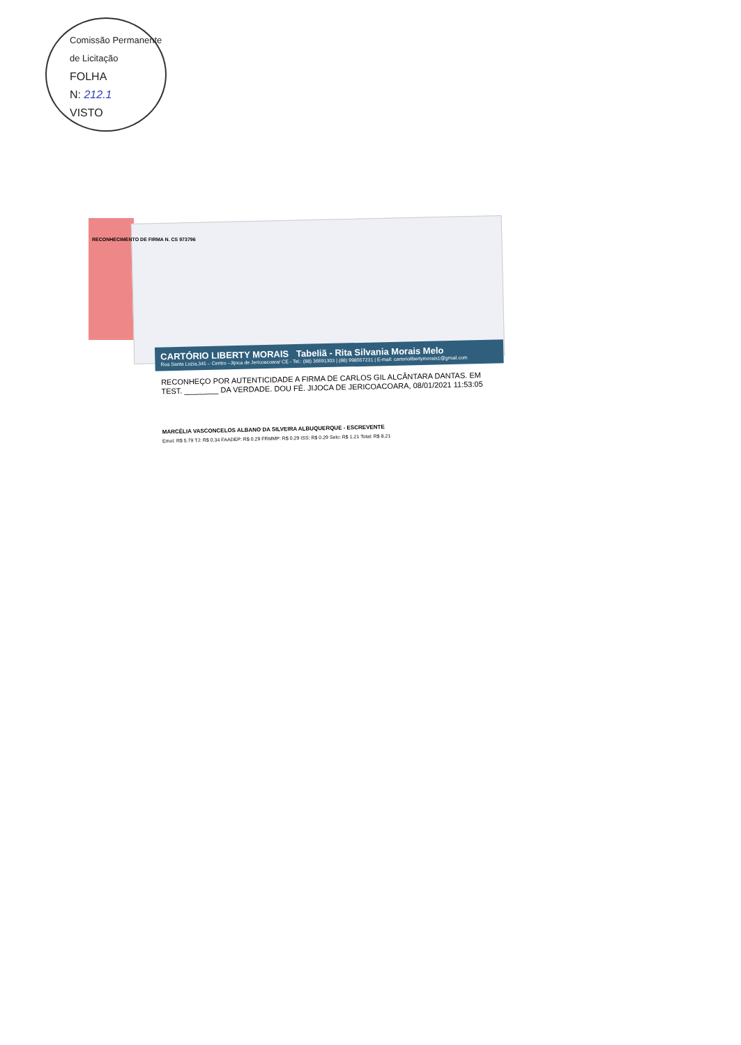Comissão Permanente de Licitação
FOLHA
N: 212.1
VISTO
CARTÓRIO LIBERTY MORAIS Tabeliã - Rita Silvania Morais Melo
Rua Santa Luzia,341 – Centro –Jijoca de Jericoacoara/ CE - Tel.: (88) 36691303 | (88) 998557231 | E-mail: cartoriolibertymorais1@gmail.com
RECONHEÇO POR AUTENTICIDADE A FIRMA DE CARLOS GIL ALCÂNTARA DANTAS. EM TEST. ________ DA VERDADE. DOU FÉ. JIJOCA DE JERICOACOARA, 08/01/2021 11:53:05
MARCÉLIA VASCONCELOS ALBANO DA SILVEIRA ALBUQUERQUE - ESCREVENTE
Emol. R$ 5.79 TJ: R$ 0.34 FAADEP: R$ 0.29 FRMMP: R$ 0.29 ISS: R$ 0.29 Selo: R$ 1.21 Total: R$ 8.21
RECONHECIMENTO DE FIRMA N. CS 973796